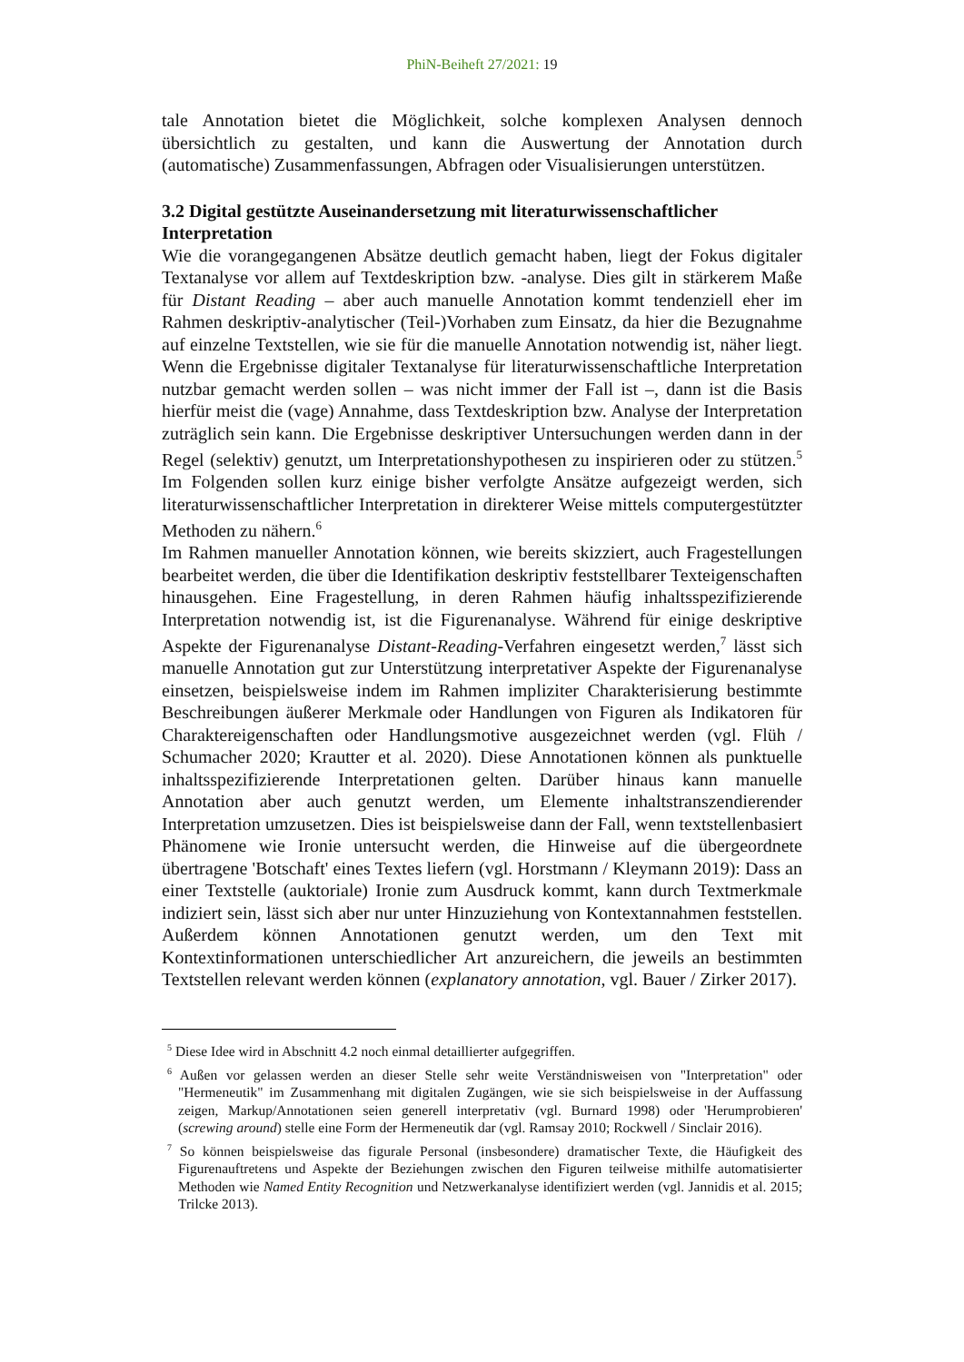PhiN-Beiheft 27/2021: 19
tale Annotation bietet die Möglichkeit, solche komplexen Analysen dennoch übersichtlich zu gestalten, und kann die Auswertung der Annotation durch (automatische) Zusammenfassungen, Abfragen oder Visualisierungen unterstützen.
3.2 Digital gestützte Auseinandersetzung mit literaturwissenschaftlicher Interpretation
Wie die vorangegangenen Absätze deutlich gemacht haben, liegt der Fokus digitaler Textanalyse vor allem auf Textdeskription bzw. -analyse. Dies gilt in stärkerem Maße für Distant Reading – aber auch manuelle Annotation kommt tendenziell eher im Rahmen deskriptiv-analytischer (Teil-)Vorhaben zum Einsatz, da hier die Bezugnahme auf einzelne Textstellen, wie sie für die manuelle Annotation notwendig ist, näher liegt. Wenn die Ergebnisse digitaler Textanalyse für literaturwissenschaftliche Interpretation nutzbar gemacht werden sollen – was nicht immer der Fall ist –, dann ist die Basis hierfür meist die (vage) Annahme, dass Textdeskription bzw. Analyse der Interpretation zuträglich sein kann. Die Ergebnisse deskriptiver Untersuchungen werden dann in der Regel (selektiv) genutzt, um Interpretationshypothesen zu inspirieren oder zu stützen.<sup>5</sup> Im Folgenden sollen kurz einige bisher verfolgte Ansätze aufgezeigt werden, sich literaturwissenschaftlicher Interpretation in direkterer Weise mittels computergestützter Methoden zu nähern.<sup>6</sup>
Im Rahmen manueller Annotation können, wie bereits skizziert, auch Fragestellungen bearbeitet werden, die über die Identifikation deskriptiv feststellbarer Texteigenschaften hinausgehen. Eine Fragestellung, in deren Rahmen häufig inhaltsspezifizierende Interpretation notwendig ist, ist die Figurenanalyse. Während für einige deskriptive Aspekte der Figurenanalyse Distant-Reading-Verfahren eingesetzt werden,<sup>7</sup> lässt sich manuelle Annotation gut zur Unterstützung interpretativer Aspekte der Figurenanalyse einsetzen, beispielsweise indem im Rahmen impliziter Charakterisierung bestimmte Beschreibungen äußerer Merkmale oder Handlungen von Figuren als Indikatoren für Charaktereigenschaften oder Handlungsmotive ausgezeichnet werden (vgl. Flüh / Schumacher 2020; Krautter et al. 2020). Diese Annotationen können als punktuelle inhaltsspezifizierende Interpretationen gelten. Darüber hinaus kann manuelle Annotation aber auch genutzt werden, um Elemente inhaltstranszendierender Interpretation umzusetzen. Dies ist beispielsweise dann der Fall, wenn textstellenbasiert Phänomene wie Ironie untersucht werden, die Hinweise auf die übergeordnete übertragene 'Botschaft' eines Textes liefern (vgl. Horstmann / Kleymann 2019): Dass an einer Textstelle (auktoriale) Ironie zum Ausdruck kommt, kann durch Textmerkmale indiziert sein, lässt sich aber nur unter Hinzuziehung von Kontextannahmen feststellen. Außerdem können Annotationen genutzt werden, um den Text mit Kontextinformationen unterschiedlicher Art anzureichern, die jeweils an bestimmten Textstellen relevant werden können (explanatory annotation, vgl. Bauer / Zirker 2017).
<sup>5</sup> Diese Idee wird in Abschnitt 4.2 noch einmal detaillierter aufgegriffen.
<sup>6</sup> Außen vor gelassen werden an dieser Stelle sehr weite Verständnisweisen von "Interpretation" oder "Hermeneutik" im Zusammenhang mit digitalen Zugängen, wie sie sich beispielsweise in der Auffassung zeigen, Markup/Annotationen seien generell interpretativ (vgl. Burnard 1998) oder 'Herumprobieren' (screwing around) stelle eine Form der Hermeneutik dar (vgl. Ramsay 2010; Rockwell / Sinclair 2016).
<sup>7</sup> So können beispielsweise das figurale Personal (insbesondere) dramatischer Texte, die Häufigkeit des Figurenauftretens und Aspekte der Beziehungen zwischen den Figuren teilweise mithilfe automatisierter Methoden wie Named Entity Recognition und Netzwerkanalyse identifiziert werden (vgl. Jannidis et al. 2015; Trilcke 2013).